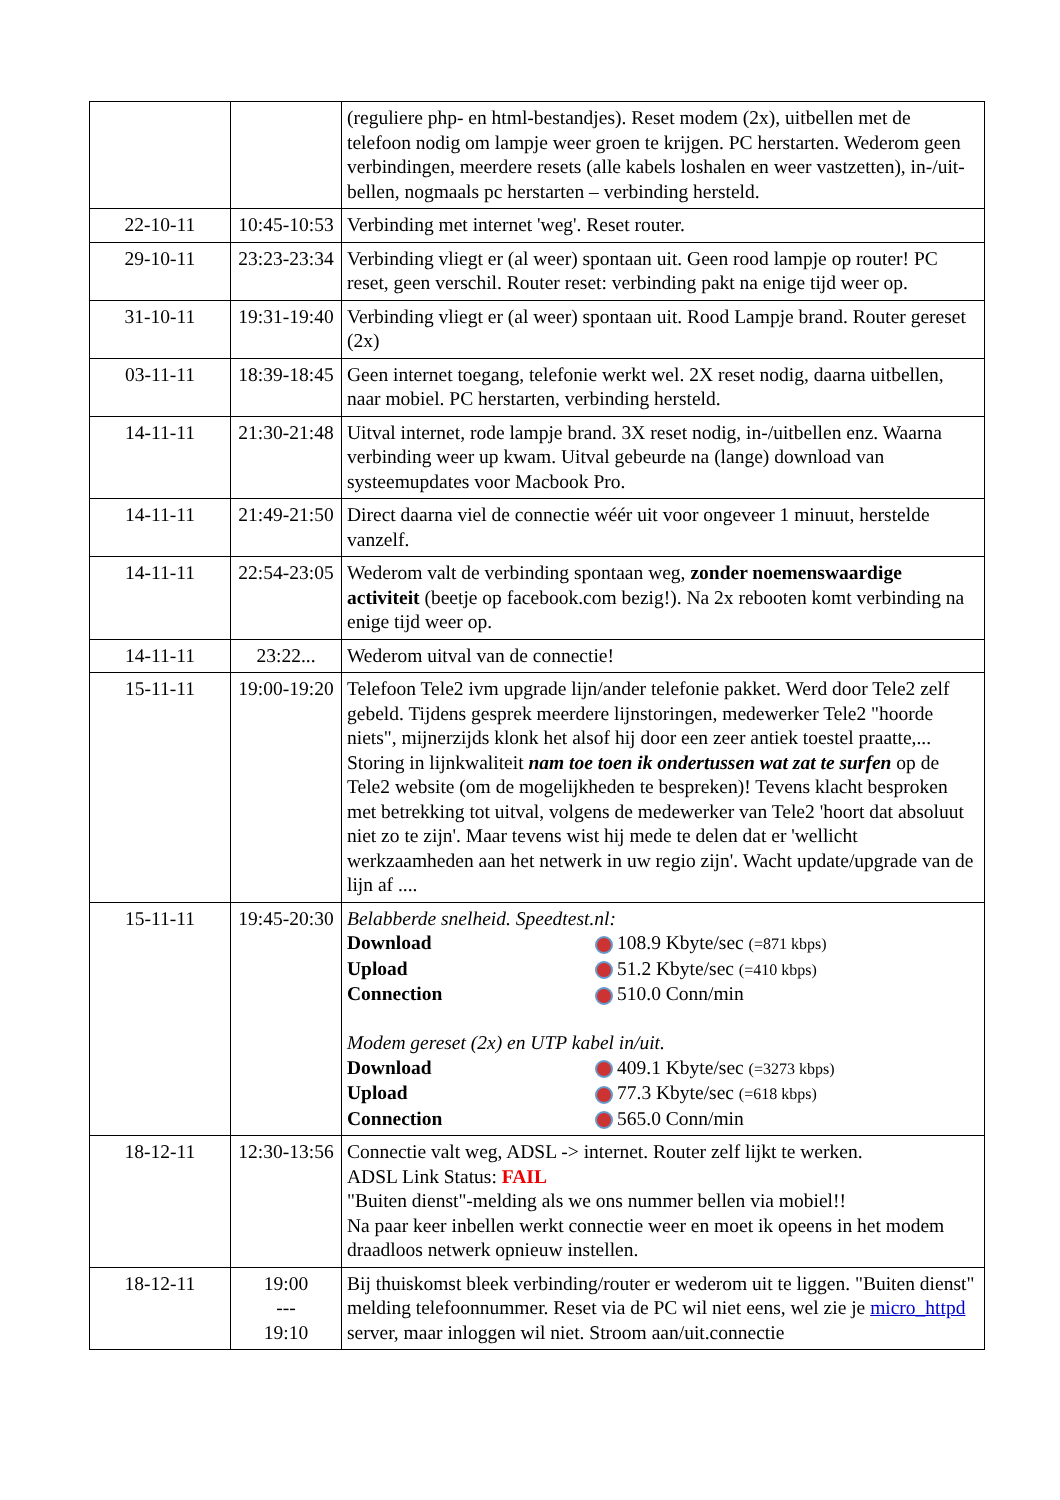| | | (reguliere php- en html-bestandjes). Reset modem (2x), uitbellen met de telefoon nodig om lampje weer groen te krijgen. PC herstarten. Wederom geen verbindingen, meerdere resets (alle kabels loshalen en weer vastzetten), in-/uit-bellen, nogmaals pc herstarten – verbinding hersteld. |
| 22-10-11 | 10:45-10:53 | Verbinding met internet 'weg'. Reset router. |
| 29-10-11 | 23:23-23:34 | Verbinding vliegt er (al weer) spontaan uit. Geen rood lampje op router! PC reset, geen verschil. Router reset: verbinding pakt na enige tijd weer op. |
| 31-10-11 | 19:31-19:40 | Verbinding vliegt er (al weer) spontaan uit. Rood Lampje brand. Router gereset (2x) |
| 03-11-11 | 18:39-18:45 | Geen internet toegang, telefonie werkt wel. 2X reset nodig, daarna uitbellen, naar mobiel. PC herstarten, verbinding hersteld. |
| 14-11-11 | 21:30-21:48 | Uitval internet, rode lampje brand. 3X reset nodig, in-/uitbellen enz. Waarna verbinding weer up kwam. Uitval gebeurde na (lange) download van systeemupdates voor Macbook Pro. |
| 14-11-11 | 21:49-21:50 | Direct daarna viel de connectie wéér uit voor ongeveer 1 minuut, herstelde vanzelf. |
| 14-11-11 | 22:54-23:05 | Wederom valt de verbinding spontaan weg, zonder noemenswaardige activiteit (beetje op facebook.com bezig!). Na 2x rebooten komt verbinding na enige tijd weer op. |
| 14-11-11 | 23:22... | Wederom uitval van de connectie! |
| 15-11-11 | 19:00-19:20 | Telefoon Tele2 ivm upgrade lijn/ander telefonie pakket. Werd door Tele2 zelf gebeld. Tijdens gesprek meerdere lijnstoringen, medewerker Tele2 "hoorde niets", mijnerzijds klonk het alsof hij door een zeer antiek toestel praatte,... Storing in lijnkwaliteit nam toe toen ik ondertussen wat zat te surfen op de Tele2 website (om de mogelijkheden te bespreken)! Tevens klacht besproken met betrekking tot uitval, volgens de medewerker van Tele2 'hoort dat absoluut niet zo te zijn'. Maar tevens wist hij mede te delen dat er 'wellicht werkzaamheden aan het netwerk in uw regio zijn'. Wacht update/upgrade van de lijn af .... |
| 15-11-11 | 19:45-20:30 | Belabberde snelheid. Speedtest.nl: Download 108.9 Kbyte/sec (=871 kbps) Upload 51.2 Kbyte/sec (=410 kbps) Connection 510.0 Conn/min Modem gereset (2x) en UTP kabel in/uit. Download 409.1 Kbyte/sec (=3273 kbps) Upload 77.3 Kbyte/sec (=618 kbps) Connection 565.0 Conn/min |
| 18-12-11 | 12:30-13:56 | Connectie valt weg, ADSL -> internet. Router zelf lijkt te werken. ADSL Link Status: FAIL "Buiten dienst"-melding als we ons nummer bellen via mobiel!! Na paar keer inbellen werkt connectie weer en moet ik opeens in het modem draadloos netwerk opnieuw instellen. |
| 18-12-11 | 19:00 --- 19:10 | Bij thuiskomst bleek verbinding/router er wederom uit te liggen. "Buiten dienst" melding telefoonnummer. Reset via de PC wil niet eens, wel zie je micro_httpd server, maar inloggen wil niet. Stroom aan/uit.connectie |